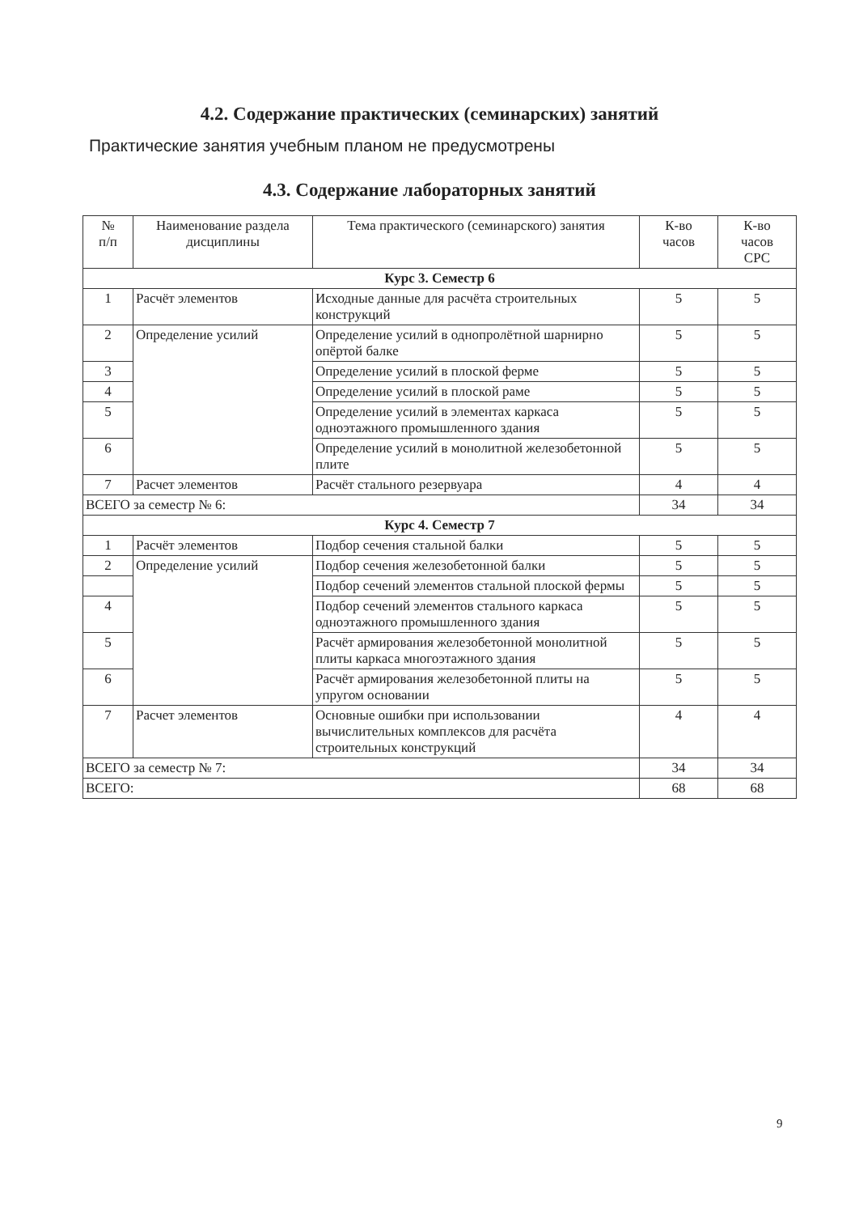4.2. Содержание практических (семинарских) занятий
Практические занятия учебным планом не предусмотрены
4.3. Содержание лабораторных занятий
| № п/п | Наименование раздела дисциплины | Тема практического (семинарского) занятия | К-во часов | К-во часов СРС |
| --- | --- | --- | --- | --- |
| Курс 3. Семестр 6 | | | | |
| 1 | Расчёт элементов | Исходные данные для расчёта строительных конструкций | 5 | 5 |
| 2 | Определение усилий | Определение усилий в однопролётной шарнирно опёртой балке | 5 | 5 |
| 3 | | Определение усилий в плоской ферме | 5 | 5 |
| 4 | | Определение усилий в плоской раме | 5 | 5 |
| 5 | | Определение усилий в элементах каркаса одноэтажного промышленного здания | 5 | 5 |
| 6 | | Определение усилий в монолитной железобетонной плите | 5 | 5 |
| 7 | Расчет элементов | Расчёт стального резервуара | 4 | 4 |
| ВСЕГО за семестр № 6: | | | 34 | 34 |
| Курс 4. Семестр 7 | | | | |
| 1 | Расчёт элементов | Подбор сечения стальной балки | 5 | 5 |
| 2 | Определение усилий | Подбор сечения железобетонной балки | 5 | 5 |
| | | Подбор сечений элементов стальной плоской фермы | 5 | 5 |
| 4 | | Подбор сечений элементов стального каркаса одноэтажного промышленного здания | 5 | 5 |
| 5 | | Расчёт армирования железобетонной монолитной плиты каркаса многоэтажного здания | 5 | 5 |
| 6 | | Расчёт армирования железобетонной плиты на упругом основании | 5 | 5 |
| 7 | Расчет элементов | Основные ошибки при использовании вычислительных комплексов для расчёта строительных конструкций | 4 | 4 |
| ВСЕГО за семестр № 7: | | | 34 | 34 |
| ВСЕГО: | | | 68 | 68 |
9